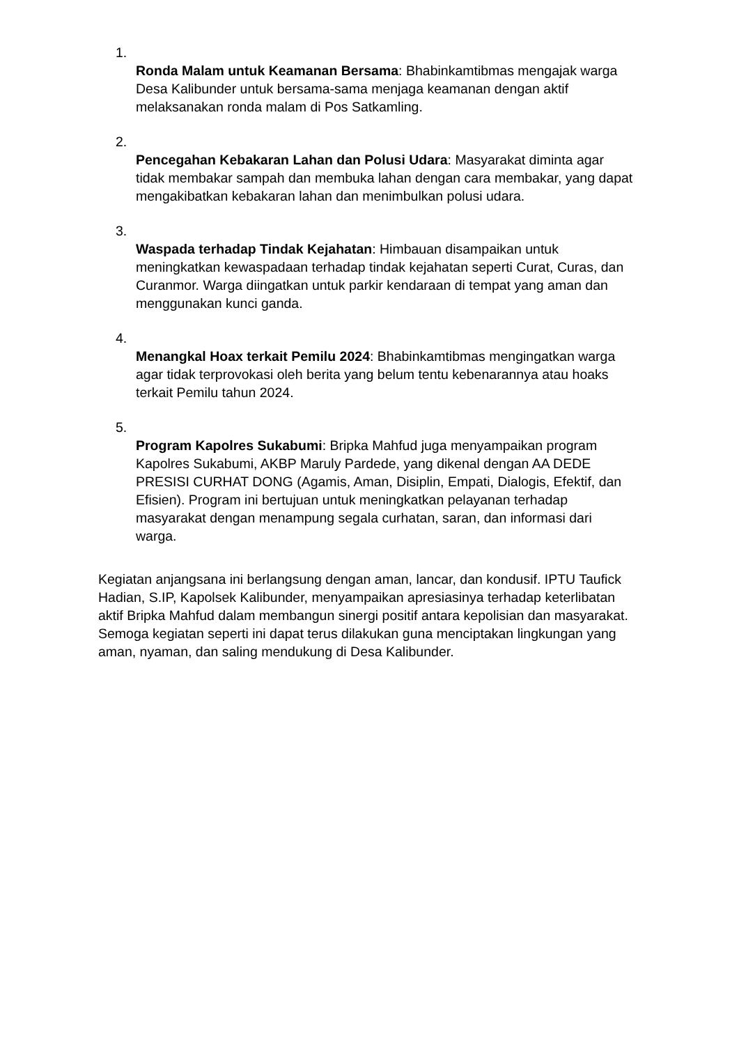1.
Ronda Malam untuk Keamanan Bersama: Bhabinkamtibmas mengajak warga Desa Kalibunder untuk bersama-sama menjaga keamanan dengan aktif melaksanakan ronda malam di Pos Satkamling.
2.
Pencegahan Kebakaran Lahan dan Polusi Udara: Masyarakat diminta agar tidak membakar sampah dan membuka lahan dengan cara membakar, yang dapat mengakibatkan kebakaran lahan dan menimbulkan polusi udara.
3.
Waspada terhadap Tindak Kejahatan: Himbauan disampaikan untuk meningkatkan kewaspadaan terhadap tindak kejahatan seperti Curat, Curas, dan Curanmor. Warga diingatkan untuk parkir kendaraan di tempat yang aman dan menggunakan kunci ganda.
4.
Menangkal Hoax terkait Pemilu 2024: Bhabinkamtibmas mengingatkan warga agar tidak terprovokasi oleh berita yang belum tentu kebenarannya atau hoaks terkait Pemilu tahun 2024.
5.
Program Kapolres Sukabumi: Bripka Mahfud juga menyampaikan program Kapolres Sukabumi, AKBP Maruly Pardede, yang dikenal dengan AA DEDE PRESISI CURHAT DONG (Agamis, Aman, Disiplin, Empati, Dialogis, Efektif, dan Efisien). Program ini bertujuan untuk meningkatkan pelayanan terhadap masyarakat dengan menampung segala curhatan, saran, dan informasi dari warga.
Kegiatan anjangsana ini berlangsung dengan aman, lancar, dan kondusif. IPTU Taufick Hadian, S.IP, Kapolsek Kalibunder, menyampaikan apresiasinya terhadap keterlibatan aktif Bripka Mahfud dalam membangun sinergi positif antara kepolisian dan masyarakat. Semoga kegiatan seperti ini dapat terus dilakukan guna menciptakan lingkungan yang aman, nyaman, dan saling mendukung di Desa Kalibunder.